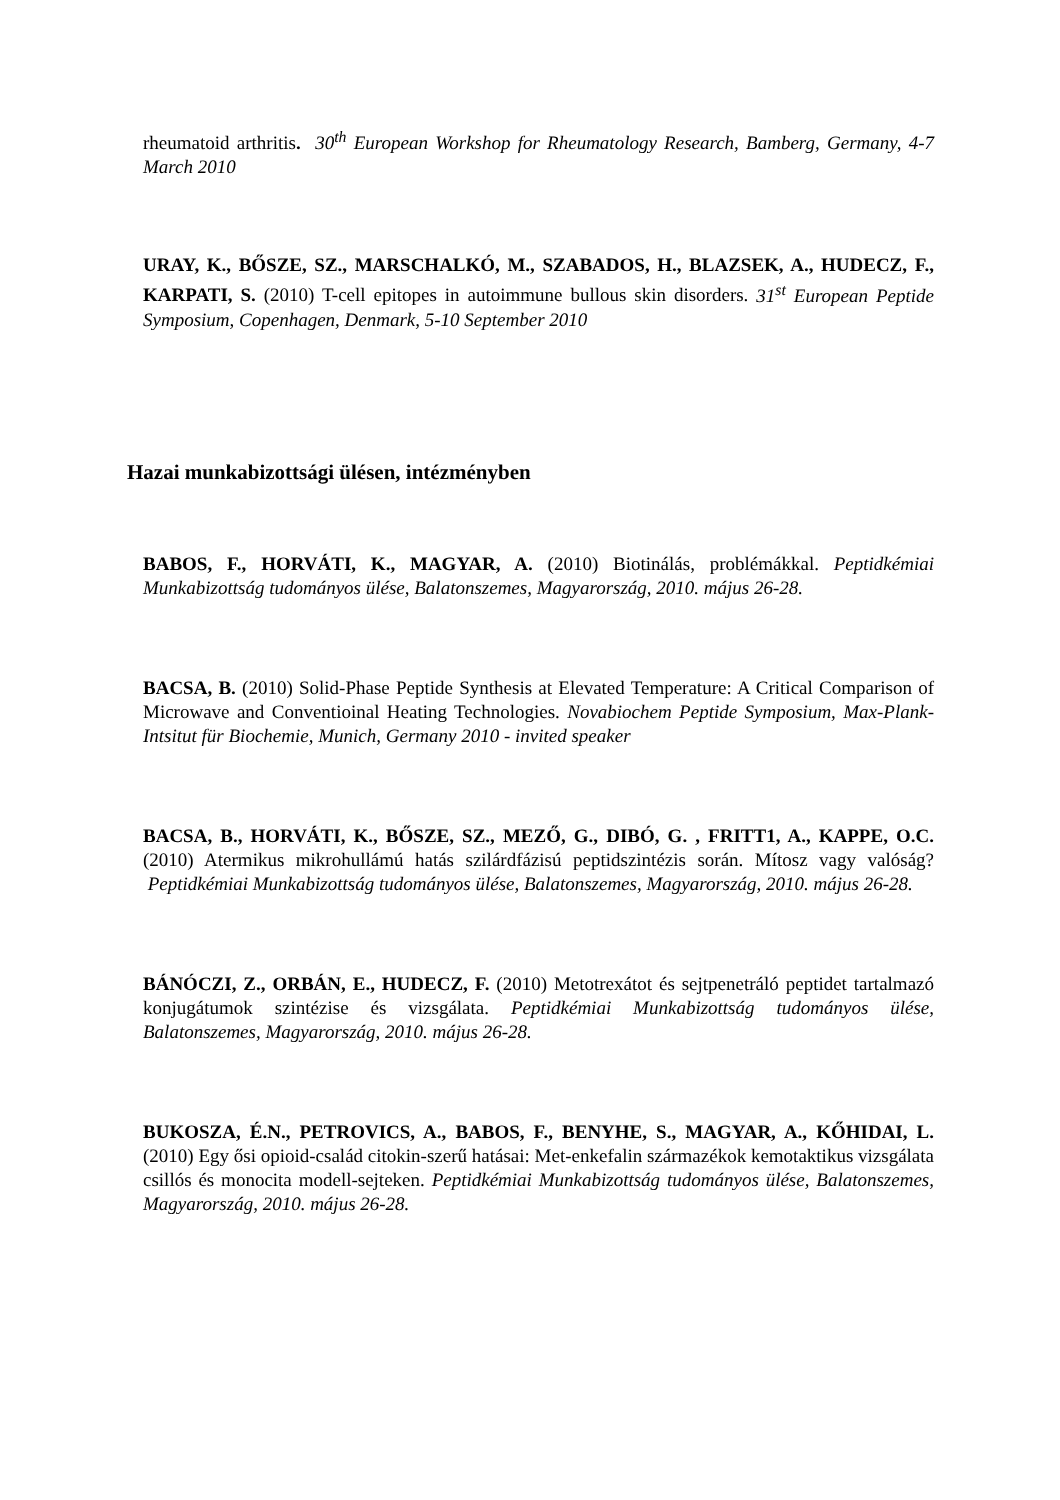rheumatoid arthritis. 30<sup>th</sup> European Workshop for Rheumatology Research, Bamberg, Germany, 4-7 March 2010
URAY, K., BŐSZE, SZ., MARSCHALKÓ, M., SZABADOS, H., BLAZSEK, A., HUDECZ, F., KARPATI, S. (2010) T-cell epitopes in autoimmune bullous skin disorders. 31<sup>st</sup> European Peptide Symposium, Copenhagen, Denmark, 5-10 September 2010
Hazai munkabizottsági ülésen, intézményben
BABOS, F., HORVÁTI, K., MAGYAR, A. (2010) Biotinálás, problémákkal. Peptidkémiai Munkabizottság tudományos ülése, Balatonszemes, Magyarország, 2010. május 26-28.
BACSA, B. (2010) Solid-Phase Peptide Synthesis at Elevated Temperature: A Critical Comparison of Microwave and Conventioinal Heating Technologies. Novabiochem Peptide Symposium, Max-Plank-Intsitut für Biochemie, Munich, Germany 2010 - invited speaker
BACSA, B., HORVÁTI, K., BŐSZE, SZ., MEZŐ, G., DIBÓ, G. , FRITT1, A., KAPPE, O.C. (2010) Atermikus mikrohullámú hatás szilárdfázisú peptidszintézis során. Mítosz vagy valóság? Peptidkémiai Munkabizottság tudományos ülése, Balatonszemes, Magyarország, 2010. május 26-28.
BÁNÓCZI, Z., ORBÁN, E., HUDECZ, F. (2010) Metotrexátot és sejtpenetráló peptidet tartalmazó konjugátumok szintézise és vizsgálata. Peptidkémiai Munkabizottság tudományos ülése, Balatonszemes, Magyarország, 2010. május 26-28.
BUKOSZA, É.N., PETROVICS, A., BABOS, F., BENYHE, S., MAGYAR, A., KŐHIDAI, L. (2010) Egy ősi opioid-család citokin-szerű hatásai: Met-enkefalin származékok kemotaktikus vizsgálata csillós és monocita modell-sejteken. Peptidkémiai Munkabizottság tudományos ülése, Balatonszemes, Magyarország, 2010. május 26-28.